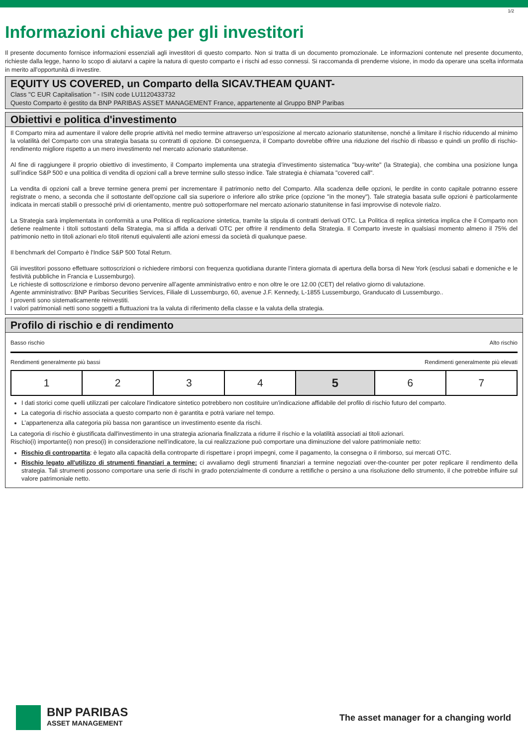1/2
Informazioni chiave per gli investitori
Il presente documento fornisce informazioni essenziali agli investitori di questo comparto. Non si tratta di un documento promozionale. Le informazioni contenute nel presente documento, richieste dalla legge, hanno lo scopo di aiutarvi a capire la natura di questo comparto e i rischi ad esso connessi. Si raccomanda di prenderne visione, in modo da operare una scelta informata in merito all’opportunità di investire.
EQUITY US COVERED, un Comparto della SICAV.THEAM QUANT-
Class "C EUR Capitalisation " - ISIN code LU1120433732
Questo Comparto è gestito da BNP PARIBAS ASSET MANAGEMENT France, appartenente al Gruppo BNP Paribas
Obiettivi e politica d'investimento
Il Comparto mira ad aumentare il valore delle proprie attività nel medio termine attraverso un’esposizione al mercato azionario statunitense, nonché a limitare il rischio riducendo al minimo la volatilità del Comparto con una strategia basata su contratti di opzione. Di conseguenza, il Comparto dovrebbe offrire una riduzione del rischio di ribasso e quindi un profilo di rischio-rendimento migliore rispetto a un mero investimento nel mercato azionario statunitense.
Al fine di raggiungere il proprio obiettivo di investimento, il Comparto implementa una strategia d’investimento sistematica "buy-write" (la Strategia), che combina una posizione lunga sull’indice S&P 500 e una politica di vendita di opzioni call a breve termine sullo stesso indice. Tale strategia è chiamata "covered call".
La vendita di opzioni call a breve termine genera premi per incrementare il patrimonio netto del Comparto. Alla scadenza delle opzioni, le perdite in conto capitale potranno essere registrate o meno, a seconda che il sottostante dell’opzione call sia superiore o inferiore allo strike price (opzione "in the money"). Tale strategia basata sulle opzioni è particolarmente indicata in mercati stabili o pressoché privi di orientamento, mentre può sottoperformare nel mercato azionario statunitense in fasi improvvise di notevole rialzo.
La Strategia sarà implementata in conformità a una Politica di replicazione sintetica, tramite la stipula di contratti derivati OTC. La Politica di replica sintetica implica che il Comparto non detiene realmente i titoli sottostanti della Strategia, ma si affida a derivati OTC per offrire il rendimento della Strategia. Il Comparto investe in qualsiasi momento almeno il 75% del patrimonio netto in titoli azionari e/o titoli ritenuti equivalenti alle azioni emessi da società di qualunque paese.
Il benchmark del Comparto è l'Indice S&P 500 Total Return.
Gli investitori possono effettuare sottoscrizioni o richiedere rimborsi con frequenza quotidiana durante l’intera giornata di apertura della borsa di New York (esclusi sabati e domeniche e le festività pubbliche in Francia e Lussemburgo).
Le richieste di sottoscrizione e rimborso devono pervenire all’agente amministrativo entro e non oltre le ore 12.00 (CET) del relativo giorno di valutazione.
Agente amministrativo: BNP Paribas Securities Services, Filiale di Lussemburgo, 60, avenue J.F. Kennedy, L-1855 Lussemburgo, Granducato di Lussemburgo..
I proventi sono sistematicamente reinvestiti.
I valori patrimoniali netti sono soggetti a fluttuazioni tra la valuta di riferimento della classe e la valuta della strategia.
Profilo di rischio e di rendimento
Basso rischio Alto rischio
Rendimenti generalmente più bassi Rendimenti generalmente più elevati
| 1 | 2 | 3 | 4 | 5 | 6 | 7 |
I dati storici come quelli utilizzati per calcolare l'indicatore sintetico potrebbero non costituire un'indicazione affidabile del profilo di rischio futuro del comparto.
La categoria di rischio associata a questo comparto non è garantita e potrà variare nel tempo.
L’appartenenza alla categoria più bassa non garantisce un investimento esente da rischi.
La categoria di rischio è giustificata dall'investimento in una strategia azionaria finalizzata a ridurre il rischio e la volatilità associati ai titoli azionari.
Rischio(i) importante(i) non preso(i) in considerazione nell’indicatore, la cui realizzazione può comportare una diminuzione del valore patrimoniale netto:
Rischio di contropartita: è legato alla capacità della controparte di rispettare i propri impegni, come il pagamento, la consegna o il rimborso, sui mercati OTC.
Rischio legato all'utilizzo di strumenti finanziari a termine: ci avvaliamo degli strumenti finanziari a termine negoziati over-the-counter per poter replicare il rendimento della strategia. Tali strumenti possono comportare una serie di rischi in grado potenzialmente di condurre a rettifiche o persino a una risoluzione dello strumento, il che potrebbe influire sul valore patrimoniale netto.
BNP PARIBAS
ASSET MANAGEMENT
The asset manager for a changing world